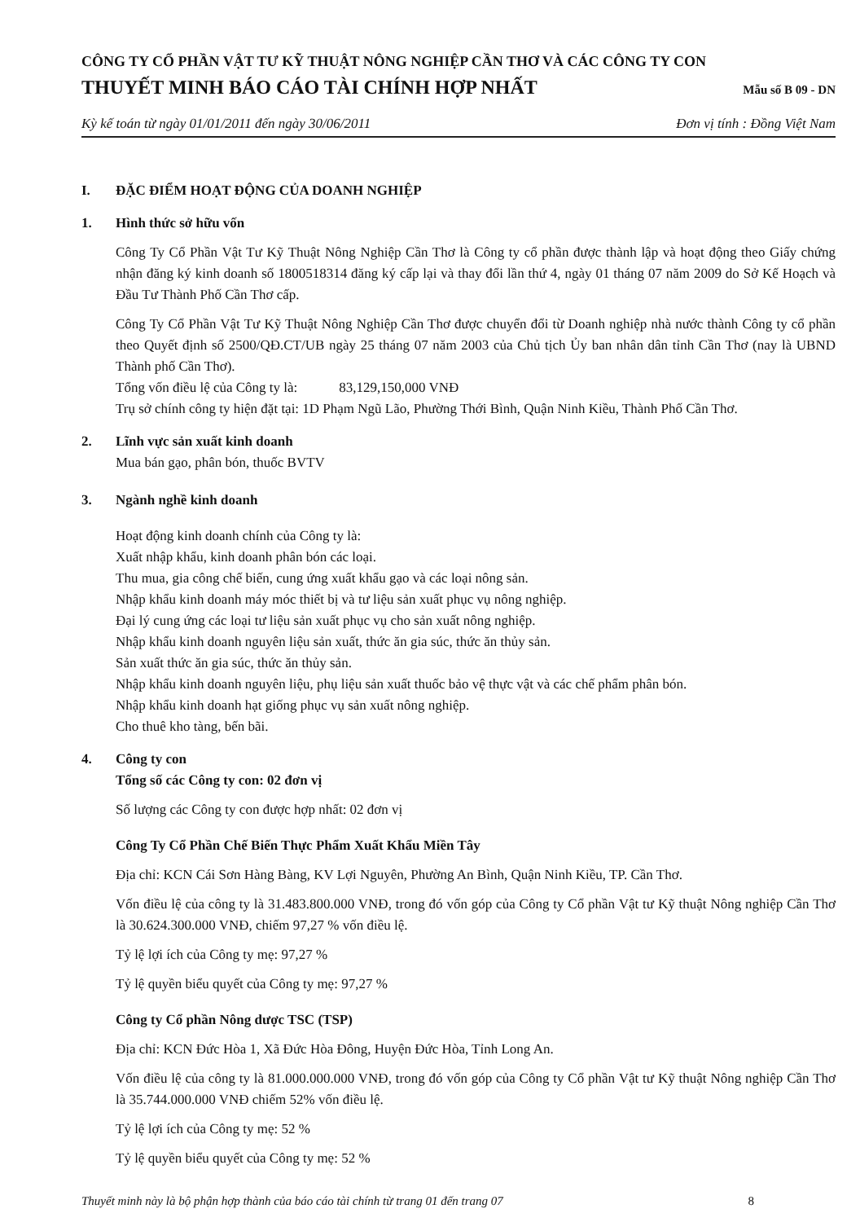CÔNG TY CỔ PHẦN VẬT TƯ KỸ THUẬT NÔNG NGHIỆP CẦN THƠ VÀ CÁC CÔNG TY CON
THUYẾT MINH BÁO CÁO TÀI CHÍNH HỢP NHẤT Mẫu số B 09 - DN
Kỳ kế toán từ ngày 01/01/2011 đến ngày 30/06/2011 Đơn vị tính : Đồng Việt Nam
I. ĐẶC ĐIỂM HOẠT ĐỘNG CỦA DOANH NGHIỆP
1. Hình thức sở hữu vốn
Công Ty Cổ Phần Vật Tư Kỹ Thuật Nông Nghiệp Cần Thơ là Công ty cổ phần được thành lập và hoạt động theo Giấy chứng nhận đăng ký kinh doanh số 1800518314 đăng ký cấp lại và thay đổi lần thứ 4, ngày 01 tháng 07 năm 2009 do Sở Kế Hoạch và Đầu Tư Thành Phố Cần Thơ cấp.
Công Ty Cổ Phần Vật Tư Kỹ Thuật Nông Nghiệp Cần Thơ được chuyển đổi từ Doanh nghiệp nhà nước thành Công ty cổ phần theo Quyết định số 2500/QĐ.CT/UB ngày 25 tháng 07 năm 2003 của Chủ tịch Ủy ban nhân dân tỉnh Cần Thơ (nay là UBND Thành phố Cần Thơ).
Tổng vốn điều lệ của Công ty là: 83,129,150,000 VNĐ
Trụ sở chính công ty hiện đặt tại: 1D Phạm Ngũ Lão, Phường Thới Bình, Quận Ninh Kiều, Thành Phố Cần Thơ.
2. Lĩnh vực sản xuất kinh doanh
Mua bán gạo, phân bón, thuốc BVTV
3. Ngành nghề kinh doanh
Hoạt động kinh doanh chính của Công ty là:
Xuất nhập khẩu, kinh doanh phân bón các loại.
Thu mua, gia công chế biến, cung ứng xuất khẩu gạo và các loại nông sản.
Nhập khẩu kinh doanh máy móc thiết bị và tư liệu sản xuất phục vụ nông nghiệp.
Đại lý cung ứng các loại tư liệu sản xuất phục vụ cho sản xuất nông nghiệp.
Nhập khẩu kinh doanh nguyên liệu sản xuất, thức ăn gia súc, thức ăn thủy sản.
Sản xuất thức ăn gia súc, thức ăn thủy sản.
Nhập khẩu kinh doanh nguyên liệu, phụ liệu sản xuất thuốc bảo vệ thực vật và các chế phẩm phân bón.
Nhập khẩu kinh doanh hạt giống phục vụ sản xuất nông nghiệp.
Cho thuê kho tàng, bến bãi.
4. Công ty con
Tổng số các Công ty con: 02 đơn vị
Số lượng các Công ty con được hợp nhất: 02 đơn vị
Công Ty Cổ Phần Chế Biến Thực Phẩm Xuất Khẩu Miền Tây
Địa chỉ: KCN Cái Sơn Hàng Bàng, KV Lợi Nguyên, Phường An Bình, Quận Ninh Kiều, TP. Cần Thơ.
Vốn điều lệ của công ty là 31.483.800.000 VNĐ, trong đó vốn góp của Công ty Cổ phần Vật tư Kỹ thuật Nông nghiệp Cần Thơ là 30.624.300.000 VNĐ, chiếm 97,27 % vốn điều lệ.
Tỷ lệ lợi ích của Công ty mẹ: 97,27 %
Tỷ lệ quyền biểu quyết của Công ty mẹ: 97,27 %
Công ty Cổ phần Nông dược TSC (TSP)
Địa chỉ: KCN Đức Hòa 1, Xã Đức Hòa Đông, Huyện Đức Hòa, Tỉnh Long An.
Vốn điều lệ của công ty là 81.000.000.000 VNĐ, trong đó vốn góp của Công ty Cổ phần Vật tư Kỹ thuật Nông nghiệp Cần Thơ là 35.744.000.000 VNĐ chiếm 52% vốn điều lệ.
Tỷ lệ lợi ích của Công ty mẹ: 52 %
Tỷ lệ quyền biểu quyết của Công ty mẹ: 52 %
Thuyết minh này là bộ phận hợp thành của báo cáo tài chính từ trang 01 đến trang 07 8